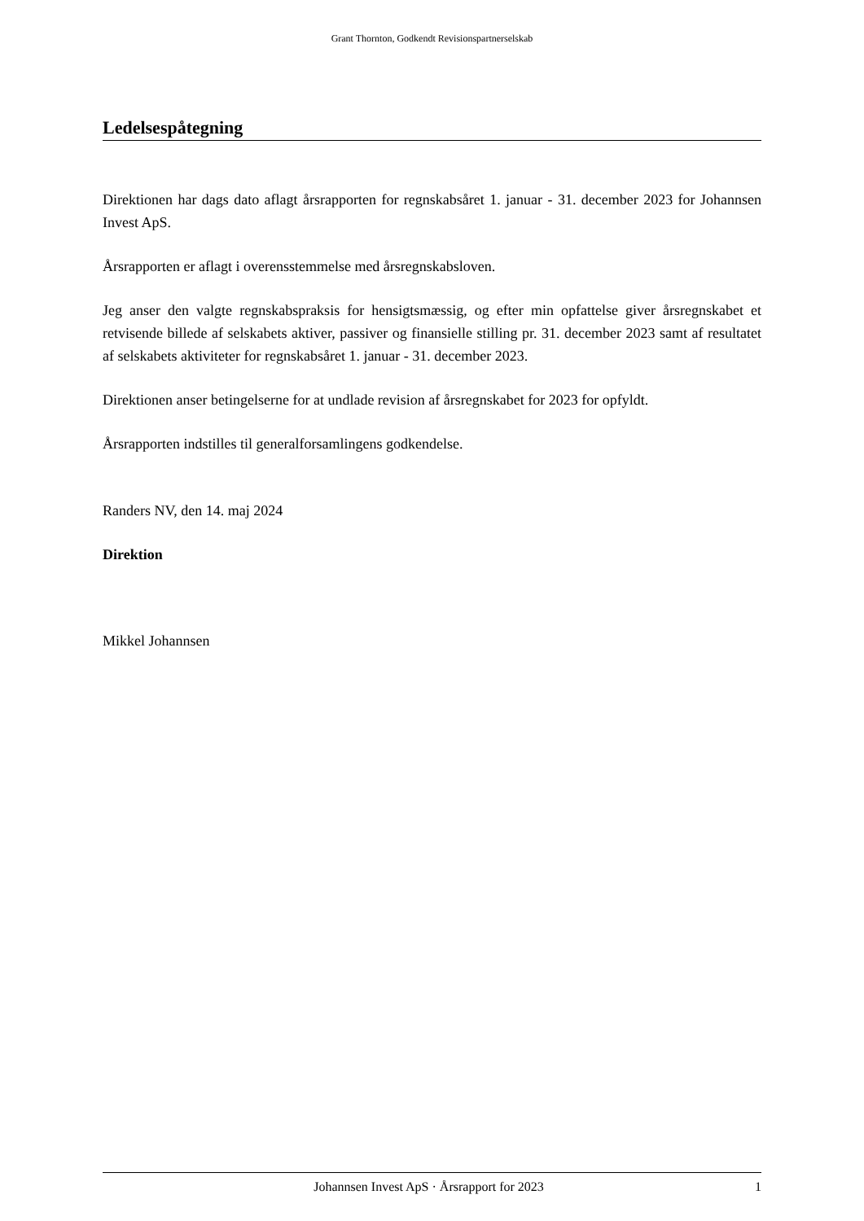Grant Thornton, Godkendt Revisionspartnerselskab
Ledelsespåtegning
Direktionen har dags dato aflagt årsrapporten for regnskabsåret 1. januar - 31. december 2023 for Johannsen Invest ApS.
Årsrapporten er aflagt i overensstemmelse med årsregnskabsloven.
Jeg anser den valgte regnskabspraksis for hensigtsmæssig, og efter min opfattelse giver årsregnskabet et retvisende billede af selskabets aktiver, passiver og finansielle stilling pr. 31. december 2023 samt af resultatet af selskabets aktiviteter for regnskabsåret 1. januar - 31. december 2023.
Direktionen anser betingelserne for at undlade revision af årsregnskabet for 2023 for opfyldt.
Årsrapporten indstilles til generalforsamlingens godkendelse.
Randers NV, den 14. maj 2024
Direktion
Mikkel Johannsen
Johannsen Invest ApS · Årsrapport for 2023 1